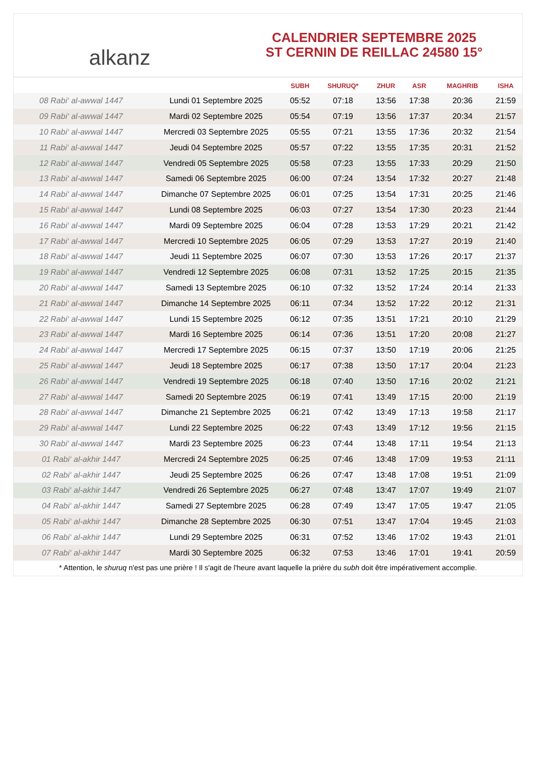alkanz
CALENDRIER SEPTEMBRE 2025
ST CERNIN DE REILLAC 24580 15°
| | | SUBH | SHURUQ* | ZHUR | ASR | MAGHRIB | ISHA |
| --- | --- | --- | --- | --- | --- | --- | --- |
| 08 Rabi‘ al-awwal 1447 | Lundi 01 Septembre 2025 | 05:52 | 07:18 | 13:56 | 17:38 | 20:36 | 21:59 |
| 09 Rabi‘ al-awwal 1447 | Mardi 02 Septembre 2025 | 05:54 | 07:19 | 13:56 | 17:37 | 20:34 | 21:57 |
| 10 Rabi‘ al-awwal 1447 | Mercredi 03 Septembre 2025 | 05:55 | 07:21 | 13:55 | 17:36 | 20:32 | 21:54 |
| 11 Rabi‘ al-awwal 1447 | Jeudi 04 Septembre 2025 | 05:57 | 07:22 | 13:55 | 17:35 | 20:31 | 21:52 |
| 12 Rabi‘ al-awwal 1447 | Vendredi 05 Septembre 2025 | 05:58 | 07:23 | 13:55 | 17:33 | 20:29 | 21:50 |
| 13 Rabi‘ al-awwal 1447 | Samedi 06 Septembre 2025 | 06:00 | 07:24 | 13:54 | 17:32 | 20:27 | 21:48 |
| 14 Rabi‘ al-awwal 1447 | Dimanche 07 Septembre 2025 | 06:01 | 07:25 | 13:54 | 17:31 | 20:25 | 21:46 |
| 15 Rabi‘ al-awwal 1447 | Lundi 08 Septembre 2025 | 06:03 | 07:27 | 13:54 | 17:30 | 20:23 | 21:44 |
| 16 Rabi‘ al-awwal 1447 | Mardi 09 Septembre 2025 | 06:04 | 07:28 | 13:53 | 17:29 | 20:21 | 21:42 |
| 17 Rabi‘ al-awwal 1447 | Mercredi 10 Septembre 2025 | 06:05 | 07:29 | 13:53 | 17:27 | 20:19 | 21:40 |
| 18 Rabi‘ al-awwal 1447 | Jeudi 11 Septembre 2025 | 06:07 | 07:30 | 13:53 | 17:26 | 20:17 | 21:37 |
| 19 Rabi‘ al-awwal 1447 | Vendredi 12 Septembre 2025 | 06:08 | 07:31 | 13:52 | 17:25 | 20:15 | 21:35 |
| 20 Rabi‘ al-awwal 1447 | Samedi 13 Septembre 2025 | 06:10 | 07:32 | 13:52 | 17:24 | 20:14 | 21:33 |
| 21 Rabi‘ al-awwal 1447 | Dimanche 14 Septembre 2025 | 06:11 | 07:34 | 13:52 | 17:22 | 20:12 | 21:31 |
| 22 Rabi‘ al-awwal 1447 | Lundi 15 Septembre 2025 | 06:12 | 07:35 | 13:51 | 17:21 | 20:10 | 21:29 |
| 23 Rabi‘ al-awwal 1447 | Mardi 16 Septembre 2025 | 06:14 | 07:36 | 13:51 | 17:20 | 20:08 | 21:27 |
| 24 Rabi‘ al-awwal 1447 | Mercredi 17 Septembre 2025 | 06:15 | 07:37 | 13:50 | 17:19 | 20:06 | 21:25 |
| 25 Rabi‘ al-awwal 1447 | Jeudi 18 Septembre 2025 | 06:17 | 07:38 | 13:50 | 17:17 | 20:04 | 21:23 |
| 26 Rabi‘ al-awwal 1447 | Vendredi 19 Septembre 2025 | 06:18 | 07:40 | 13:50 | 17:16 | 20:02 | 21:21 |
| 27 Rabi‘ al-awwal 1447 | Samedi 20 Septembre 2025 | 06:19 | 07:41 | 13:49 | 17:15 | 20:00 | 21:19 |
| 28 Rabi‘ al-awwal 1447 | Dimanche 21 Septembre 2025 | 06:21 | 07:42 | 13:49 | 17:13 | 19:58 | 21:17 |
| 29 Rabi‘ al-awwal 1447 | Lundi 22 Septembre 2025 | 06:22 | 07:43 | 13:49 | 17:12 | 19:56 | 21:15 |
| 30 Rabi‘ al-awwal 1447 | Mardi 23 Septembre 2025 | 06:23 | 07:44 | 13:48 | 17:11 | 19:54 | 21:13 |
| 01 Rabi‘ al-akhir 1447 | Mercredi 24 Septembre 2025 | 06:25 | 07:46 | 13:48 | 17:09 | 19:53 | 21:11 |
| 02 Rabi‘ al-akhir 1447 | Jeudi 25 Septembre 2025 | 06:26 | 07:47 | 13:48 | 17:08 | 19:51 | 21:09 |
| 03 Rabi‘ al-akhir 1447 | Vendredi 26 Septembre 2025 | 06:27 | 07:48 | 13:47 | 17:07 | 19:49 | 21:07 |
| 04 Rabi‘ al-akhir 1447 | Samedi 27 Septembre 2025 | 06:28 | 07:49 | 13:47 | 17:05 | 19:47 | 21:05 |
| 05 Rabi‘ al-akhir 1447 | Dimanche 28 Septembre 2025 | 06:30 | 07:51 | 13:47 | 17:04 | 19:45 | 21:03 |
| 06 Rabi‘ al-akhir 1447 | Lundi 29 Septembre 2025 | 06:31 | 07:52 | 13:46 | 17:02 | 19:43 | 21:01 |
| 07 Rabi‘ al-akhir 1447 | Mardi 30 Septembre 2025 | 06:32 | 07:53 | 13:46 | 17:01 | 19:41 | 20:59 |
* Attention, le shuruq n'est pas une prière ! Il s'agit de l'heure avant laquelle la prière du subh doit être impérativement accomplie.